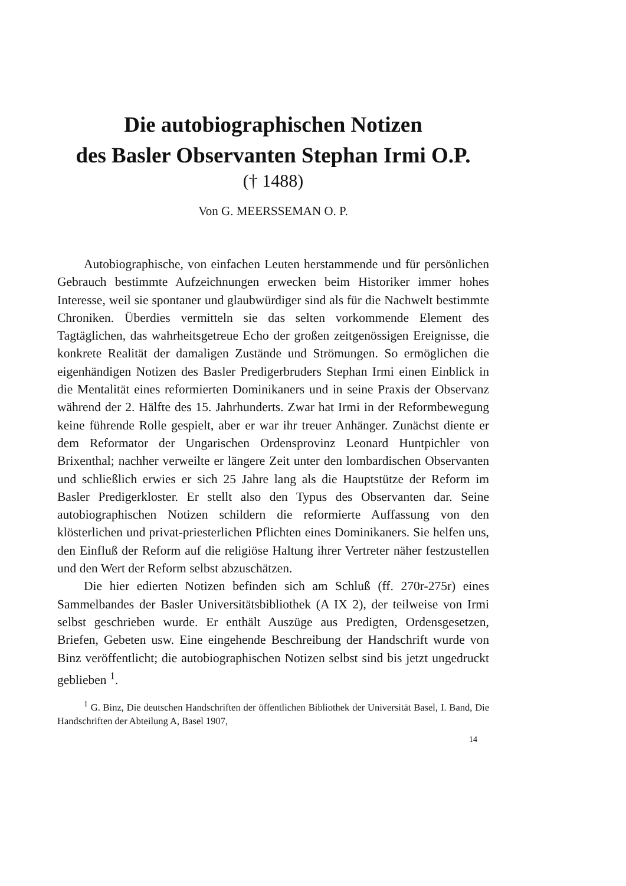Die autobiographischen Notizen
des Basler Observanten Stephan Irmi O.P.
(† 1488)
Von G. MEERSSEMAN O. P.
Autobiographische, von einfachen Leuten herstammende und für persönlichen Gebrauch bestimmte Aufzeichnungen erwecken beim Historiker immer hohes Interesse, weil sie spontaner und glaubwürdiger sind als für die Nachwelt bestimmte Chroniken. Überdies vermitteln sie das selten vorkommende Element des Tagtäglichen, das wahrheitsgetreue Echo der großen zeitgenössigen Ereignisse, die konkrete Realität der damaligen Zustände und Strömungen. So ermöglichen die eigenhändigen Notizen des Basler Predigerbruders Stephan Irmi einen Einblick in die Mentalität eines reformierten Dominikaners und in seine Praxis der Observanz während der 2. Hälfte des 15. Jahrhunderts. Zwar hat Irmi in der Reformbewegung keine führende Rolle gespielt, aber er war ihr treuer Anhänger. Zunächst diente er dem Reformator der Ungarischen Ordensprovinz Leonard Huntpichler von Brixenthal; nachher verweilte er längere Zeit unter den lombardischen Observanten und schließlich erwies er sich 25 Jahre lang als die Hauptstütze der Reform im Basler Predigerkloster. Er stellt also den Typus des Observanten dar. Seine autobiographischen Notizen schildern die reformierte Auffassung von den klösterlichen und privat-priesterlichen Pflichten eines Dominikaners. Sie helfen uns, den Einfluß der Reform auf die religiöse Haltung ihrer Vertreter näher festzustellen und den Wert der Reform selbst abzuschätzen.
Die hier edierten Notizen befinden sich am Schluß (ff. 270r-275r) eines Sammelbandes der Basler Universitätsbibliothek (A IX 2), der teilweise von Irmi selbst geschrieben wurde. Er enthält Auszüge aus Predigten, Ordensgesetzen, Briefen, Gebeten usw. Eine eingehende Beschreibung der Handschrift wurde von Binz veröffentlicht; die autobiographischen Notizen selbst sind bis jetzt ungedruckt geblieben <sup>1</sup>.
<sup>1</sup> G. Binz, Die deutschen Handschriften der öffentlichen Bibliothek der Universität Basel, I. Band, Die Handschriften der Abteilung A, Basel 1907,
14